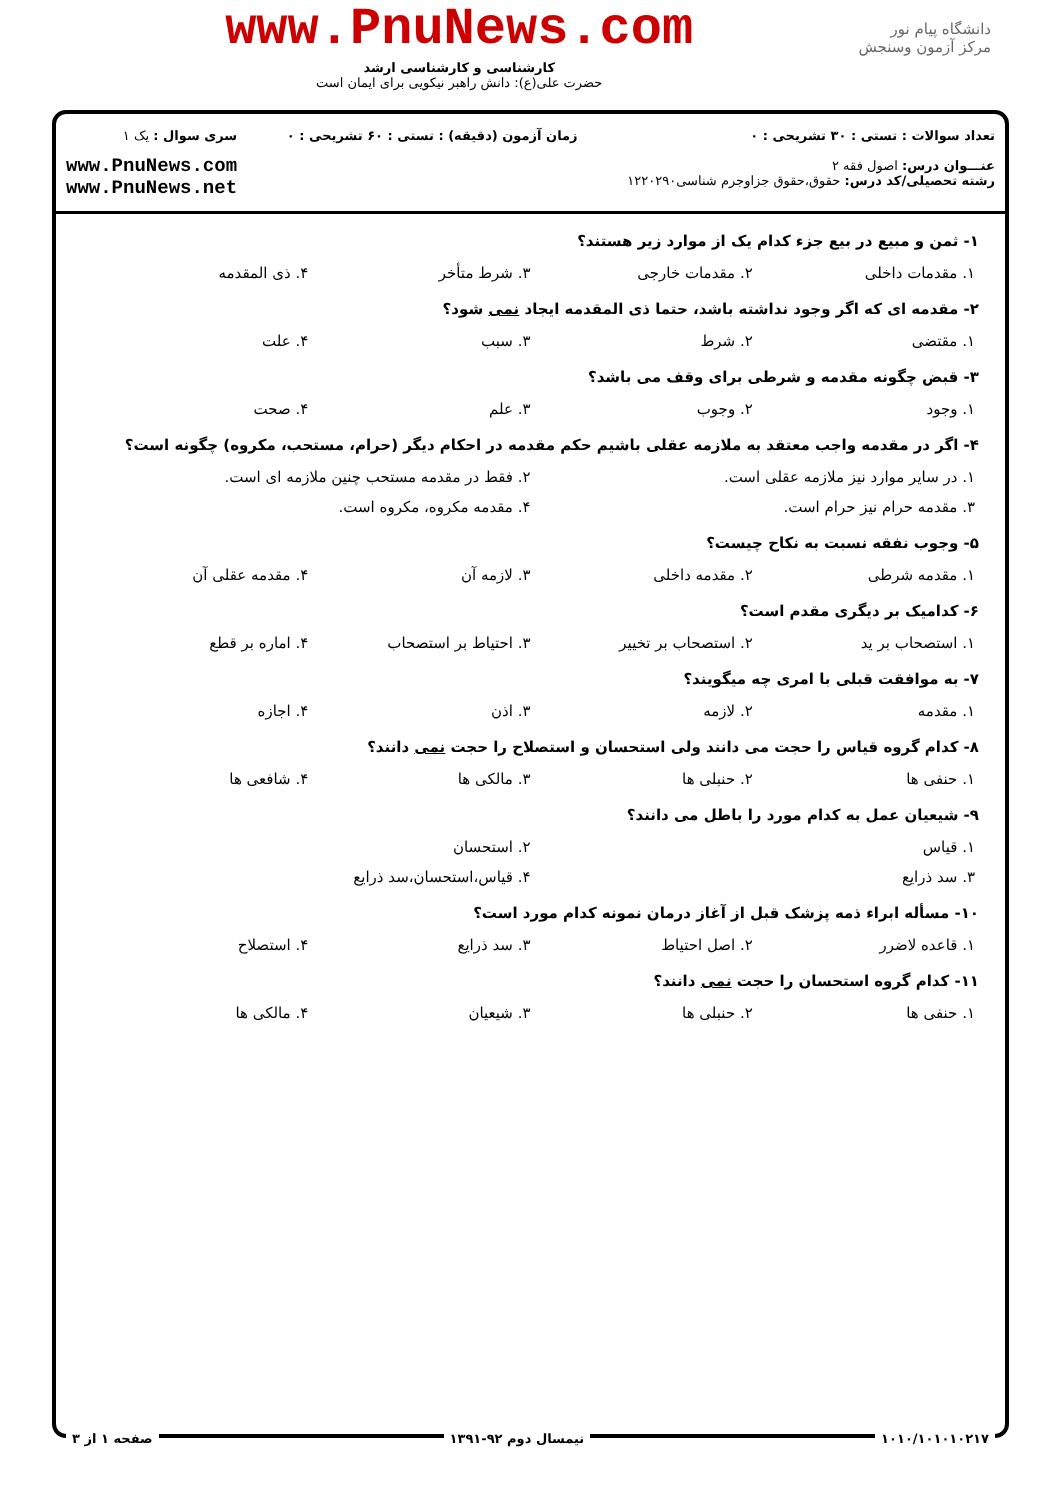دانشگاه پیام نور
مرکز آزمون وسنجش
www.PnuNews.com
کارشناسی و کارشناسی ارشد
حضرت علی(ع): دانش راهبر نیکویی برای ایمان است
تعداد سوالات : تستی : ۳۰ تشریحی : ۰
عنـــوان درس: اصول فقه ۲
رشته تحصیلی/کد درس: حقوق،حقوق جزاوجرم شناسی۱۲۲۰۲۹۰
زمان آزمون (دقیقه) : تستی : ۶۰ تشریحی : ۰
سری سوال : یک ۱
www.PnuNews.com
www.PnuNews.net
۱- ثمن و مبیع در بیع جزء کدام یک از موارد زیر هستند؟
۱. مقدمات داخلی ۲. مقدمات خارجی ۳. شرط متأخر ۴. ذی المقدمه
۲- مقدمه ای که اگر وجود نداشته باشد، حتما ذی المقدمه ایجاد نمی شود؟
۱. مقتضی ۲. شرط ۳. سبب ۴. علت
۳- قبض چگونه مقدمه و شرطی برای وقف می باشد؟
۱. وجود ۲. وجوب ۳. علم ۴. صحت
۴- اگر در مقدمه واجب معتقد به ملازمه عقلی باشیم حکم مقدمه در احکام دیگر (حرام، مستحب، مکروه) چگونه است؟
۱. در سایر موارد نیز ملازمه عقلی است. ۲. فقط در مقدمه مستحب چنین ملازمه ای است.
۳. مقدمه حرام نیز حرام است. ۴. مقدمه مکروه، مکروه است.
۵- وجوب نفقه نسبت به نکاح چیست؟
۱. مقدمه شرطی ۲. مقدمه داخلی ۳. لازمه آن ۴. مقدمه عقلی آن
۶- کدامیک بر دیگری مقدم است؟
۱. استصحاب بر ید ۲. استصحاب بر تخییر ۳. احتیاط بر استصحاب ۴. اماره بر قطع
۷- به موافقت قبلی با امری چه میگویند؟
۱. مقدمه ۲. لازمه ۳. اذن ۴. اجازه
۸- کدام گروه قیاس را حجت می دانند ولی استحسان و استصلاح را حجت نمی دانند؟
۱. حنفی ها ۲. حنبلی ها ۳. مالکی ها ۴. شافعی ها
۹- شیعیان عمل به کدام مورد را باطل می دانند؟
۱. قیاس ۲. استحسان
۳. سد ذرایع ۴. قیاس،استحسان،سد ذرایع
۱۰- مسأله ابراء ذمه پزشک قبل از آغاز درمان نمونه کدام مورد است؟
۱. قاعده لاضرر ۲. اصل احتیاط ۳. سد ذرایع ۴. استصلاح
۱۱- کدام گروه استحسان را حجت نمی دانند؟
۱. حنفی ها ۲. حنبلی ها ۳. شیعیان ۴. مالکی ها
۱۰۱۰/۱۰۱۰۱۰۲۱۷ نیمسال دوم ۹۲-۱۳۹۱ صفحه ۱ از ۳